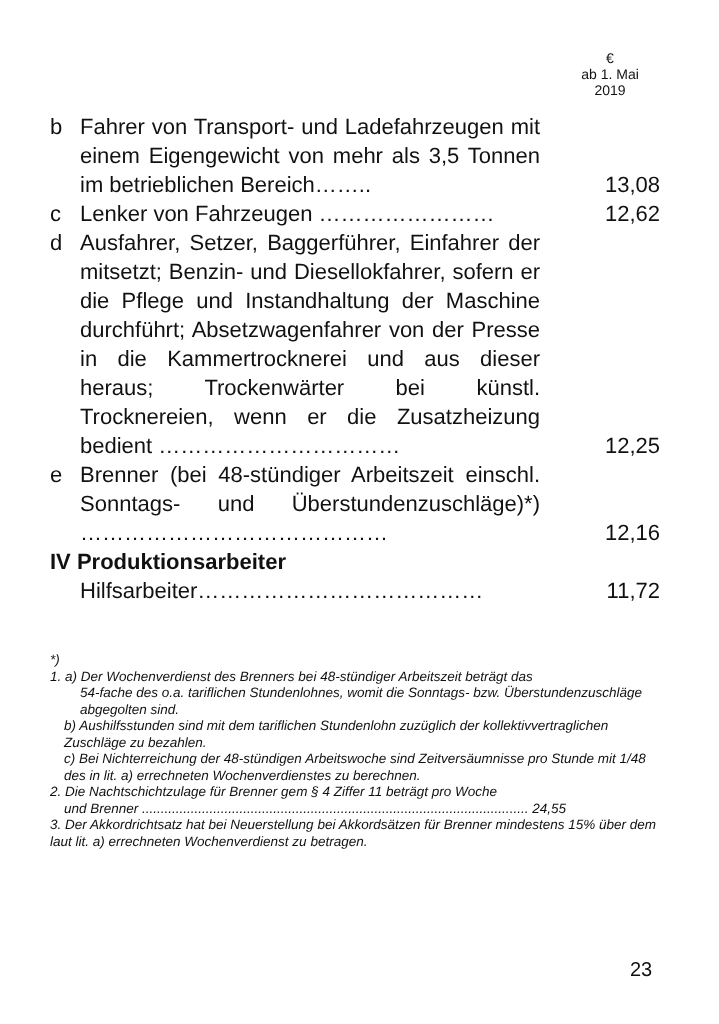€
ab 1. Mai
2019
| b | Fahrer von Transport- und Ladefahrzeugen mit einem Eigengewicht von mehr als 3,5 Tonnen im betrieblichen Bereich…….. | 13,08 |
| c | Lenker von Fahrzeugen …………………… | 12,62 |
| d | Ausfahrer, Setzer, Baggerführer, Einfahrer der mitsetzt; Benzin- und Diesellokfahrer, sofern er die Pflege und Instandhaltung der Maschine durchführt; Absetzwagenfahrer von der Presse in die Kammertrocknerei und aus dieser heraus; Trockenwärter bei künstl. Trocknereien, wenn er die Zusatzheizung bedient …………………………… | 12,25 |
| e | Brenner (bei 48-stündiger Arbeitszeit einschl. Sonntags- und Überstundenzuschläge)*) …………………………………… | 12,16 |
| IV Produktionsarbeiter | | |
| | Hilfsarbeiter………………………………… | 11,72 |
*)
1. a) Der Wochenverdienst des Brenners bei 48-stündiger Arbeitszeit beträgt das
54-fache des o.a. tariflichen Stundenlohnes, womit die Sonntags- bzw. Überstundenzuschläge abgegolten sind.
b) Aushilfsstunden sind mit dem tariflichen Stundenlohn zuzüglich der kollektivvertraglichen Zuschläge zu bezahlen.
c) Bei Nichterreichung der 48-stündigen Arbeitswoche sind Zeitversäumnisse pro Stunde mit 1/48 des in lit. a) errechneten Wochenverdienstes zu berechnen.
2. Die Nachtschichtzulage für Brenner gem § 4 Ziffer 11 beträgt pro Woche
und Brenner ....................................................................................................... 24,55
3. Der Akkordrichtsatz hat bei Neuerstellung bei Akkordsätzen für Brenner mindestens 15% über dem laut lit. a) errechneten Wochenverdienst zu betragen.
23